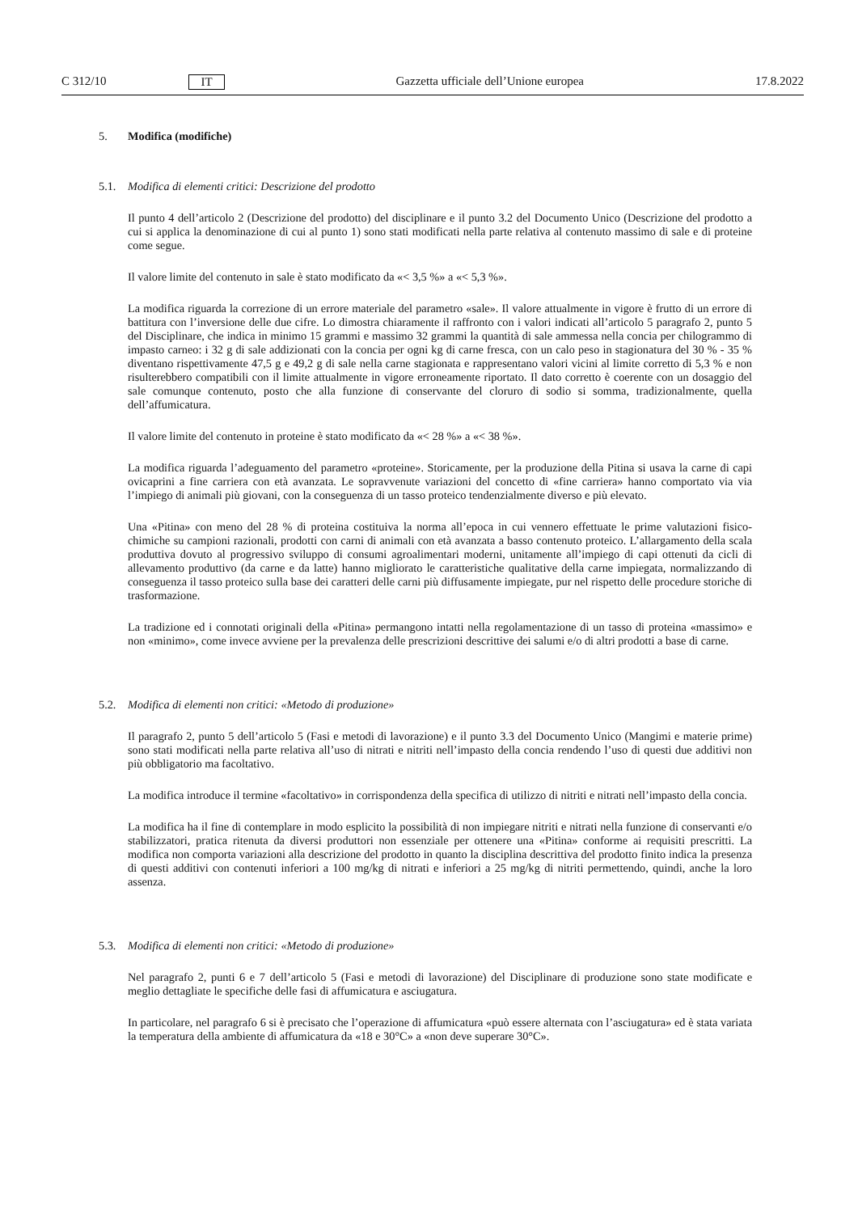C 312/10 IT Gazzetta ufficiale dell’Unione europea 17.8.2022
5. Modifica (modifiche)
5.1. Modifica di elementi critici: Descrizione del prodotto
Il punto 4 dell’articolo 2 (Descrizione del prodotto) del disciplinare e il punto 3.2 del Documento Unico (Descrizione del prodotto a cui si applica la denominazione di cui al punto 1) sono stati modificati nella parte relativa al contenuto massimo di sale e di proteine come segue.
Il valore limite del contenuto in sale è stato modificato da «< 3,5 %» a «< 5,3 %».
La modifica riguarda la correzione di un errore materiale del parametro «sale». Il valore attualmente in vigore è frutto di un errore di battitura con l’inversione delle due cifre. Lo dimostra chiaramente il raffronto con i valori indicati all’articolo 5 paragrafo 2, punto 5 del Disciplinare, che indica in minimo 15 grammi e massimo 32 grammi la quantità di sale ammessa nella concia per chilogrammo di impasto carneo: i 32 g di sale addizionati con la concia per ogni kg di carne fresca, con un calo peso in stagionatura del 30 % - 35 % diventano rispettivamente 47,5 g e 49,2 g di sale nella carne stagionata e rappresentano valori vicini al limite corretto di 5,3 % e non risulterebbero compatibili con il limite attualmente in vigore erroneamente riportato. Il dato corretto è coerente con un dosaggio del sale comunque contenuto, posto che alla funzione di conservante del cloruro di sodio si somma, tradizionalmente, quella dell’affumicatura.
Il valore limite del contenuto in proteine è stato modificato da «< 28 %» a «< 38 %».
La modifica riguarda l’adeguamento del parametro «proteine». Storicamente, per la produzione della Pitina si usava la carne di capi ovicaprini a fine carriera con età avanzata. Le sopravvenute variazioni del concetto di «fine carriera» hanno comportato via via l’impiego di animali più giovani, con la conseguenza di un tasso proteico tendenzialmente diverso e più elevato.
Una «Pitina» con meno del 28 % di proteina costituiva la norma all’epoca in cui vennero effettuate le prime valutazioni fisico-chimiche su campioni razionali, prodotti con carni di animali con età avanzata a basso contenuto proteico. L’allargamento della scala produttiva dovuto al progressivo sviluppo di consumi agroalimentari moderni, unitamente all’impiego di capi ottenuti da cicli di allevamento produttivo (da carne e da latte) hanno migliorato le caratteristiche qualitative della carne impiegata, normalizzando di conseguenza il tasso proteico sulla base dei caratteri delle carni più diffusamente impiegate, pur nel rispetto delle procedure storiche di trasformazione.
La tradizione ed i connotati originali della «Pitina» permangono intatti nella regolamentazione di un tasso di proteina «massimo» e non «minimo», come invece avviene per la prevalenza delle prescrizioni descrittive dei salumi e/o di altri prodotti a base di carne.
5.2. Modifica di elementi non critici: «Metodo di produzione»
Il paragrafo 2, punto 5 dell’articolo 5 (Fasi e metodi di lavorazione) e il punto 3.3 del Documento Unico (Mangimi e materie prime) sono stati modificati nella parte relativa all’uso di nitrati e nitriti nell’impasto della concia rendendo l’uso di questi due additivi non più obbligatorio ma facoltativo.
La modifica introduce il termine «facoltativo» in corrispondenza della specifica di utilizzo di nitriti e nitrati nell’impasto della concia.
La modifica ha il fine di contemplare in modo esplicito la possibilità di non impiegare nitriti e nitrati nella funzione di conservanti e/o stabilizzatori, pratica ritenuta da diversi produttori non essenziale per ottenere una «Pitina» conforme ai requisiti prescritti. La modifica non comporta variazioni alla descrizione del prodotto in quanto la disciplina descrittiva del prodotto finito indica la presenza di questi additivi con contenuti inferiori a 100 mg/kg di nitrati e inferiori a 25 mg/kg di nitriti permettendo, quindi, anche la loro assenza.
5.3. Modifica di elementi non critici: «Metodo di produzione»
Nel paragrafo 2, punti 6 e 7 dell’articolo 5 (Fasi e metodi di lavorazione) del Disciplinare di produzione sono state modificate e meglio dettagliate le specifiche delle fasi di affumicatura e asciugatura.
In particolare, nel paragrafo 6 si è precisato che l’operazione di affumicatura «può essere alternata con l’asciugatura» ed è stata variata la temperatura della ambiente di affumicatura da «18 e 30°C» a «non deve superare 30°C».